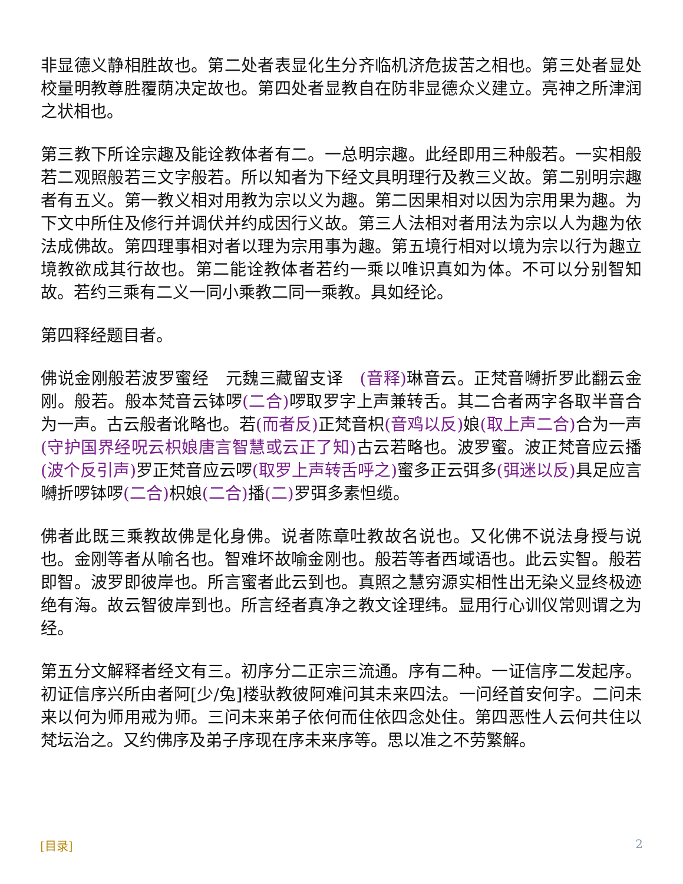非显德义静相胜故也。第二处者表显化生分齐临机济危拔苦之相也。第三处者显处校量明教尊胜覆荫决定故也。第四处者显教自在防非显德众义建立。亮神之所津润之状相也。
第三教下所诠宗趣及能诠教体者有二。一总明宗趣。此经即用三种般若。一实相般若二观照般若三文字般若。所以知者为下经文具明理行及教三义故。第二别明宗趣者有五义。第一教义相对用教为宗以义为趣。第二因果相对以因为宗用果为趣。为下文中所住及修行并调伏并约成因行义故。第三人法相对者用法为宗以人为趣为依法成佛故。第四理事相对者以理为宗用事为趣。第五境行相对以境为宗以行为趣立境教欲成其行故也。第二能诠教体者若约一乘以唯识真如为体。不可以分别智知故。若约三乘有二义一同小乘教二同一乘教。具如经论。
第四释经题目者。
佛说金刚般若波罗蜜经　元魏三藏留支译　(音释) 琳音云。正梵音嚩折罗此翻云金刚。般若。般本梵音云钵啰(二合) 啰取罗字上声兼转舌。其二合者两字各取半音合为一声。古云般者讹略也。若(而者反) 正梵音枳(音鸡以反) 娘(取上声二合) 合为一声(守护国界经呪云枳娘唐言智慧或云正了知) 古云若略也。波罗蜜。波正梵音应云播(波个反引声) 罗正梵音应云啰(取罗上声转舌呼之) 蜜多正云弭多(弭迷以反) 具足应言嚩折啰钵啰(二合) 枳娘(二合) 播(二) 罗弭多素怛缆。
佛者此既三乘教故佛是化身佛。说者陈章吐教故名说也。又化佛不说法身授与说也。金刚等者从喻名也。智难坏故喻金刚也。般若等者西域语也。此云实智。般若即智。波罗即彼岸也。所言蜜者此云到也。真照之慧穷源实相性出无染义显终极迹绝有海。故云智彼岸到也。所言经者真净之教文诠理纬。显用行心训仪常则谓之为经。
第五分文解释者经文有三。初序分二正宗三流通。序有二种。一证信序二发起序。初证信序兴所由者阿[少/兔]楼驮教彼阿难问其未来四法。一问经首安何字。二问未来以何为师用戒为师。三问未来弟子依何而住依四念处住。第四恶性人云何共住以梵坛治之。又约佛序及弟子序现在序未来序等。思以准之不劳繁解。
[目录] 2